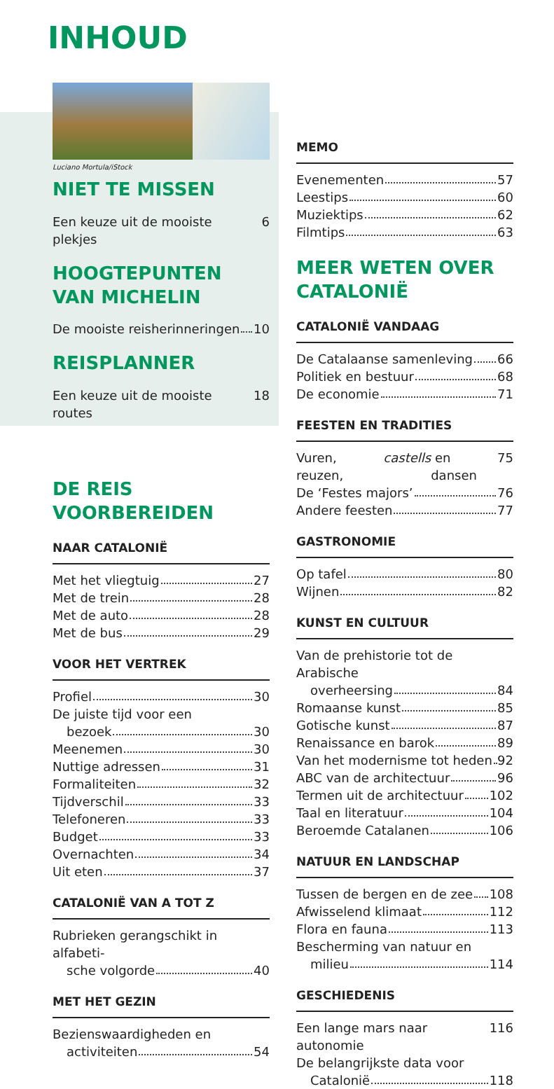INHOUD
Luciano Mortula/iStock
NIET TE MISSEN
Een keuze uit de mooiste plekjes 6
HOOGTEPUNTEN VAN MICHELIN
De mooiste reisherinneringen 10
REISPLANNER
Een keuze uit de mooiste routes 18
DE REIS
VOORBEREIDEN
NAAR CATALONIË
Met het vliegtuig 27
Met de trein 28
Met de auto 28
Met de bus 29
VOOR HET VERTREK
Profiel 30
De juiste tijd voor een
bezoek 30
Meenemen 30
Nuttige adressen 31
Formaliteiten 32
Tijdverschil 33
Telefoneren 33
Budget 33
Overnachten 34
Uit eten 37
CATALONIË VAN A TOT Z
Rubrieken gerangschikt in alfabeti-
sche volgorde 40
MET HET GEZIN
Bezienswaardigheden en
activiteiten 54
MEMO
Evenementen 57
Leestips 60
Muziektips 62
Filmtips 63
MEER WETEN OVER CATALONIË
CATALONIË VANDAAG
De Catalaanse samenleving 66
Politiek en bestuur 68
De economie 71
FEESTEN EN TRADITIES
Vuren, reuzen, castells en dansen 75
De ‘Festes majors’ 76
Andere feesten 77
GASTRONOMIE
Op tafel 80
Wijnen 82
KUNST EN CULTUUR
Van de prehistorie tot de Arabische
overheersing 84
Romaanse kunst 85
Gotische kunst 87
Renaissance en barok 89
Van het modernisme tot heden 92
ABC van de architectuur 96
Termen uit de architectuur 102
Taal en literatuur 104
Beroemde Catalanen 106
NATUUR EN LANDSCHAP
Tussen de bergen en de zee 108
Afwisselend klimaat 112
Flora en fauna 113
Bescherming van natuur en
milieu 114
GESCHIEDENIS
Een lange mars naar autonomie 116
De belangrijkste data voor
Catalonië 118